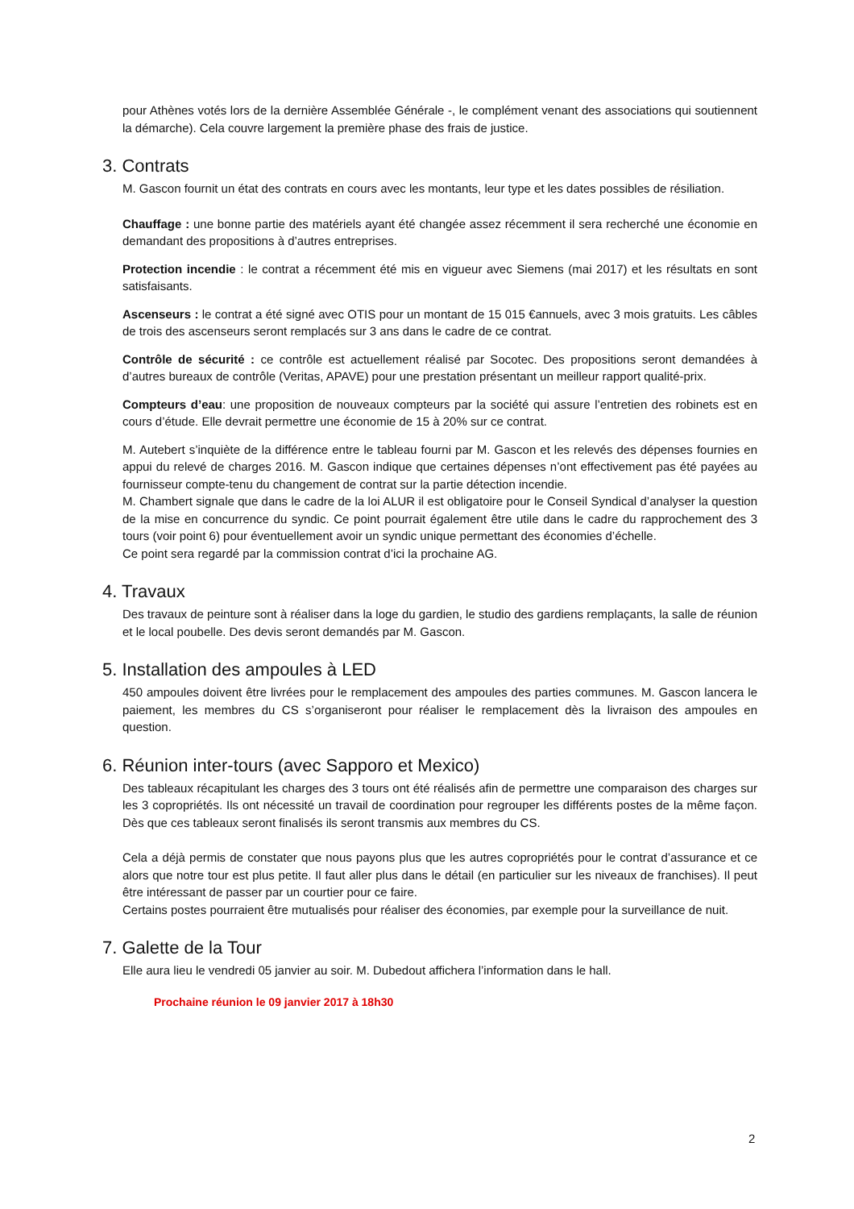pour Athènes votés lors de la dernière Assemblée Générale -, le complément venant des associations qui soutiennent la démarche). Cela couvre largement la première phase des frais de justice.
3. Contrats
M. Gascon fournit un état des contrats en cours avec les montants, leur type et les dates possibles de résiliation.
Chauffage : une bonne partie des matériels ayant été changée assez récemment il sera recherché une économie en demandant des propositions à d’autres entreprises.
Protection incendie : le contrat a récemment été mis en vigueur avec Siemens (mai 2017) et les résultats en sont satisfaisants.
Ascenseurs : le contrat a été signé avec OTIS pour un montant de 15 015 €annuels, avec 3 mois gratuits. Les câbles de trois des ascenseurs seront remplacés sur 3 ans dans le cadre de ce contrat.
Contrôle de sécurité : ce contrôle est actuellement réalisé par Socotec. Des propositions seront demandées à d’autres bureaux de contrôle (Veritas, APAVE) pour une prestation présentant un meilleur rapport qualité-prix.
Compteurs d’eau: une proposition de nouveaux compteurs par la société qui assure l’entretien des robinets est en cours d’étude. Elle devrait permettre une économie de 15 à 20% sur ce contrat.
M. Autebert s’inquiète de la différence entre le tableau fourni par M. Gascon et les relevés des dépenses fournies en appui du relevé de charges 2016. M. Gascon indique que certaines dépenses n’ont effectivement pas été payées au fournisseur compte-tenu du changement de contrat sur la partie détection incendie.
M. Chambert signale que dans le cadre de la loi ALUR il est obligatoire pour le Conseil Syndical d’analyser la question de la mise en concurrence du syndic. Ce point pourrait également être utile dans le cadre du rapprochement des 3 tours (voir point 6) pour éventuellement avoir un syndic unique permettant des économies d’échelle.
Ce point sera regardé par la commission contrat d’ici la prochaine AG.
4. Travaux
Des travaux de peinture sont à réaliser dans la loge du gardien, le studio des gardiens remplaçants, la salle de réunion et le local poubelle. Des devis seront demandés par M. Gascon.
5. Installation des ampoules à LED
450 ampoules doivent être livrées pour le remplacement des ampoules des parties communes. M. Gascon lancera le paiement, les membres du CS s’organiseront pour réaliser le remplacement dès la livraison des ampoules en question.
6. Réunion inter-tours (avec Sapporo et Mexico)
Des tableaux récapitulant les charges des 3 tours ont été réalisés afin de permettre une comparaison des charges sur les 3 copropriétés. Ils ont nécessité un travail de coordination pour regrouper les différents postes de la même façon. Dès que ces tableaux seront finalisés ils seront transmis aux membres du CS.
Cela a déjà permis de constater que nous payons plus que les autres copropriétés pour le contrat d’assurance et ce alors que notre tour est plus petite. Il faut aller plus dans le détail (en particulier sur les niveaux de franchises). Il peut être intéressant de passer par un courtier pour ce faire.
Certains postes pourraient être mutualisés pour réaliser des économies, par exemple pour la surveillance de nuit.
7. Galette de la Tour
Elle aura lieu le vendredi 05 janvier au soir. M. Dubedout affichera l’information dans le hall.
Prochaine réunion le 09 janvier 2017 à 18h30
2